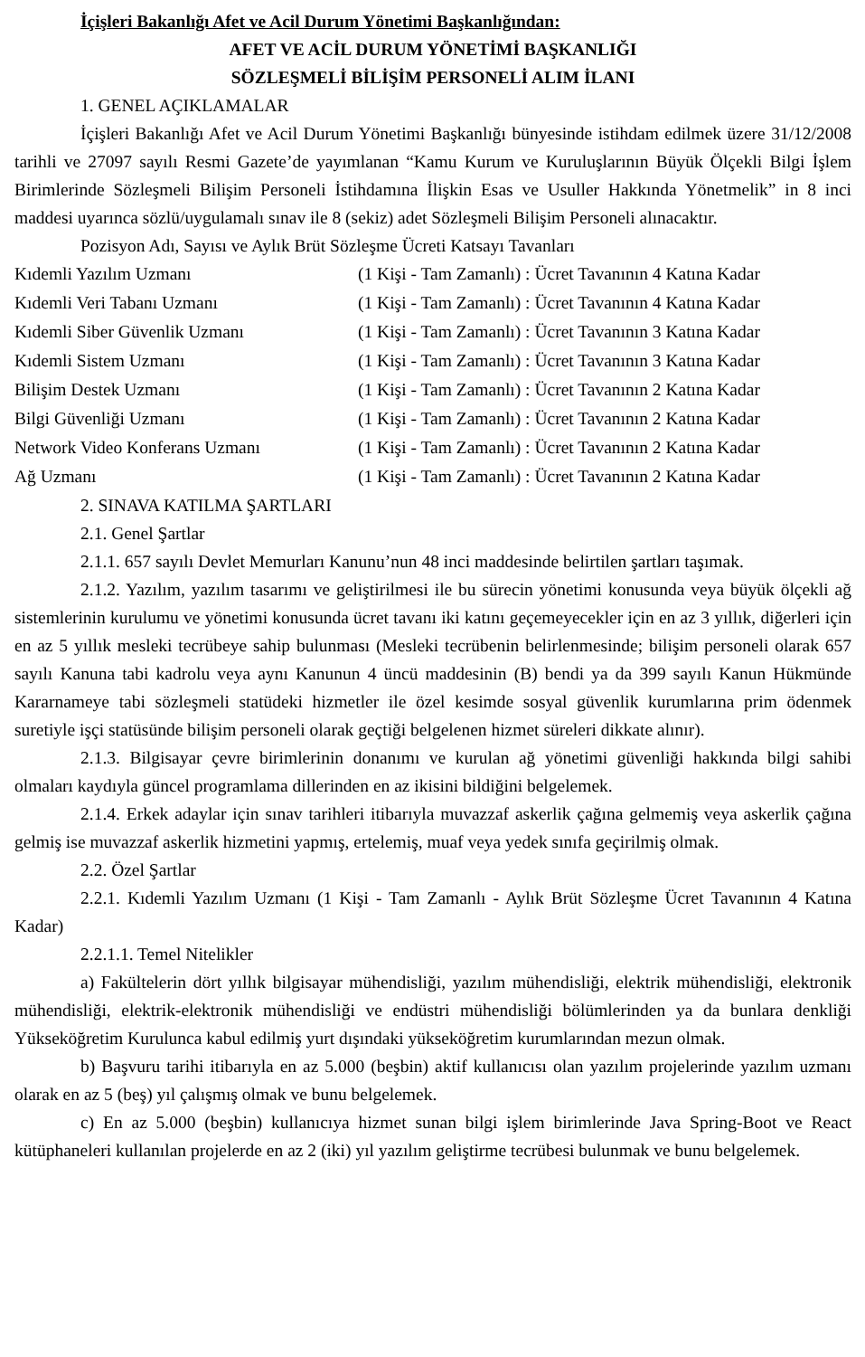İçişleri Bakanlığı Afet ve Acil Durum Yönetimi Başkanlığından:
AFET VE ACİL DURUM YÖNETİMİ BAŞKANLIĞI
SÖZLEŞMELİ BİLİŞİM PERSONELİ ALIM İLANI
1. GENEL AÇIKLAMALAR
İçişleri Bakanlığı Afet ve Acil Durum Yönetimi Başkanlığı bünyesinde istihdam edilmek üzere 31/12/2008 tarihli ve 27097 sayılı Resmi Gazete’de yayımlanan “Kamu Kurum ve Kuruluşlarının Büyük Ölçekli Bilgi İşlem Birimlerinde Sözleşmeli Bilişim Personeli İstihdamına İlişkin Esas ve Usuller Hakkında Yönetmelik” in 8 inci maddesi uyarınca sözlü/uygulamalı sınav ile 8 (sekiz) adet Sözleşmeli Bilişim Personeli alınacaktır.
Pozisyon Adı, Sayısı ve Aylık Brüt Sözleşme Ücreti Katsayı Tavanları
| Kıdemli Yazılım Uzmanı | (1 Kişi - Tam Zamanlı) : Ücret Tavanının 4 Katına Kadar |
| Kıdemli Veri Tabanı Uzmanı | (1 Kişi - Tam Zamanlı) : Ücret Tavanının 4 Katına Kadar |
| Kıdemli Siber Güvenlik Uzmanı | (1 Kişi - Tam Zamanlı) : Ücret Tavanının 3 Katına Kadar |
| Kıdemli Sistem Uzmanı | (1 Kişi - Tam Zamanlı) : Ücret Tavanının 3 Katına Kadar |
| Bilişim Destek Uzmanı | (1 Kişi - Tam Zamanlı) : Ücret Tavanının 2 Katına Kadar |
| Bilgi Güvenliği Uzmanı | (1 Kişi - Tam Zamanlı) : Ücret Tavanının 2 Katına Kadar |
| Network Video Konferans Uzmanı | (1 Kişi - Tam Zamanlı) : Ücret Tavanının 2 Katına Kadar |
| Ağ Uzmanı | (1 Kişi - Tam Zamanlı) : Ücret Tavanının 2 Katına Kadar |
2. SINAVA KATILMA ŞARTLARI
2.1. Genel Şartlar
2.1.1. 657 sayılı Devlet Memurları Kanunu’nun 48 inci maddesinde belirtilen şartları taşımak.
2.1.2. Yazılım, yazılım tasarımı ve geliştirilmesi ile bu sürecin yönetimi konusunda veya büyük ölçekli ağ sistemlerinin kurulumu ve yönetimi konusunda ücret tavanı iki katını geçemeyecekler için en az 3 yıllık, diğerleri için en az 5 yıllık mesleki tecrübeye sahip bulunması (Mesleki tecrübenin belirlenmesinde; bilişim personeli olarak 657 sayılı Kanuna tabi kadrolu veya aynı Kanunun 4 üncü maddesinin (B) bendi ya da 399 sayılı Kanun Hükmünde Kararnameye tabi sözleşmeli statüdeki hizmetler ile özel kesimde sosyal güvenlik kurumlarına prim ödenmek suretiyle işçi statüsünde bilişim personeli olarak geçtiği belgelenen hizmet süreleri dikkate alınır).
2.1.3. Bilgisayar çevre birimlerinin donanımı ve kurulan ağ yönetimi güvenliği hakkında bilgi sahibi olmaları kaydıyla güncel programlama dillerinden en az ikisini bildiğini belgelemek.
2.1.4. Erkek adaylar için sınav tarihleri itibarıyla muvazzaf askerlik çağına gelmemiş veya askerlik çağına gelmiş ise muvazzaf askerlik hizmetini yapmış, ertelemiş, muaf veya yedek sınıfa geçirilmiş olmak.
2.2. Özel Şartlar
2.2.1. Kıdemli Yazılım Uzmanı (1 Kişi - Tam Zamanlı - Aylık Brüt Sözleşme Ücret Tavanının 4 Katına Kadar)
2.2.1.1. Temel Nitelikler
a) Fakültelerin dört yıllık bilgisayar mühendisliği, yazılım mühendisliği, elektrik mühendisliği, elektronik mühendisliği, elektrik-elektronik mühendisliği ve endüstri mühendisliği bölümlerinden ya da bunlara denkliği Yükseköğretim Kurulunca kabul edilmiş yurt dışındaki yükseköğretim kurumlarından mezun olmak.
b) Başvuru tarihi itibarıyla en az 5.000 (beşbin) aktif kullanıcısı olan yazılım projelerinde yazılım uzmanı olarak en az 5 (beş) yıl çalışmış olmak ve bunu belgelemek.
c) En az 5.000 (beşbin) kullanıcıya hizmet sunan bilgi işlem birimlerinde Java Spring-Boot ve React kütüphaneleri kullanılan projelerde en az 2 (iki) yıl yazılım geliştirme tecrübesi bulunmak ve bunu belgelemek.